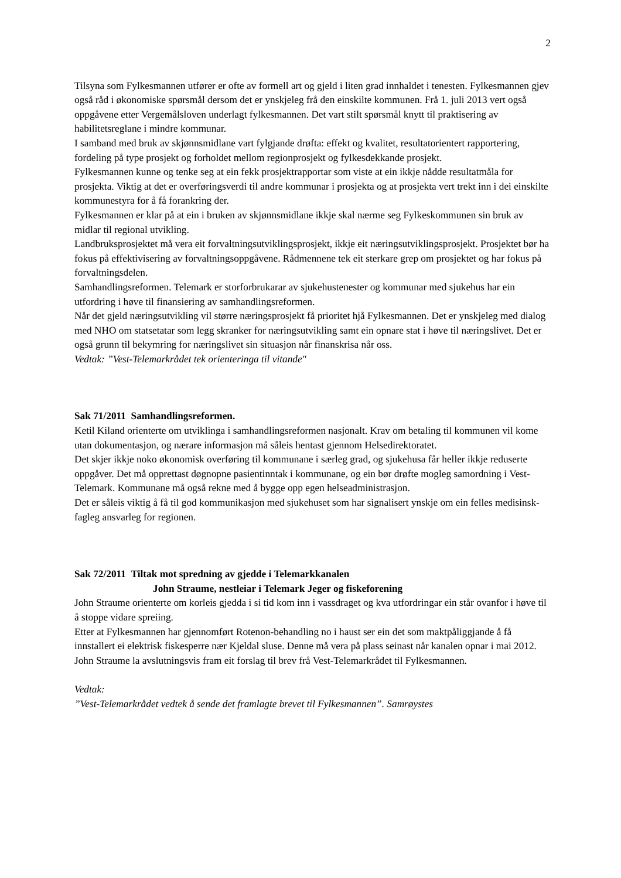2
Tilsyna som Fylkesmannen utfører er ofte av formell art og gjeld i liten grad innhaldet i tenesten. Fylkesmannen gjev også råd i økonomiske spørsmål dersom det er ynskjeleg frå den einskilte kommunen. Frå 1. juli 2013 vert også oppgåvene etter Vergemålsloven underlagt fylkesmannen. Det vart stilt spørsmål knytt til praktisering av habilitetsreglane i mindre kommunar.
I samband med bruk av skjønnsmidlane vart fylgjande drøfta: effekt og kvalitet, resultatorientert rapportering, fordeling på type prosjekt og forholdet mellom regionprosjekt og fylkesdekkande prosjekt.
Fylkesmannen kunne og tenke seg at ein fekk prosjektrapportar som viste at ein ikkje nådde resultatmåla for prosjekta. Viktig at det er overføringsverdi til andre kommunar i prosjekta og at prosjekta vert trekt inn i dei einskilte kommunestyra for å få forankring der.
Fylkesmannen er klar på at ein i bruken av skjønnsmidlane ikkje skal nærme seg Fylkeskommunen sin bruk av midlar til regional utvikling.
Landbruksprosjektet må vera eit forvaltningsutviklingsprosjekt, ikkje eit næringsutviklingsprosjekt. Prosjektet bør ha fokus på effektivisering av forvaltningsoppgåvene. Rådmennene tek eit sterkare grep om prosjektet og har fokus på forvaltningsdelen.
Samhandlingsreformen. Telemark er storforbrukarar av sjukehustenester og kommunar med sjukehus har ein utfordring i høve til finansiering av samhandlingsreformen.
Når det gjeld næringsutvikling vil større næringsprosjekt få prioritet hjå Fylkesmannen. Det er ynskjeleg med dialog med NHO om statsetatar som legg skranker for næringsutvikling samt ein opnare stat i høve til næringslivet. Det er også grunn til bekymring for næringslivet sin situasjon når finanskrisa når oss.
Vedtak: ”Vest-Telemarkrådet tek orienteringa til vitande"
Sak 71/2011 Samhandlingsreformen.
Ketil Kiland orienterte om utviklinga i samhandlingsreformen nasjonalt. Krav om betaling til kommunen vil kome utan dokumentasjon, og nærare informasjon må såleis hentast gjennom Helsedirektoratet.
Det skjer ikkje noko økonomisk overføring til kommunane i særleg grad, og sjukehusa får heller ikkje reduserte oppgåver. Det må opprettast døgnopne pasientinntak i kommunane, og ein bør drøfte mogleg samordning i Vest-Telemark. Kommunane må også rekne med å bygge opp egen helseadministrasjon.
Det er såleis viktig å få til god kommunikasjon med sjukehuset som har signalisert ynskje om ein felles medisinsk-fagleg ansvarleg for regionen.
Sak 72/2011 Tiltak mot spredning av gjedde i Telemarkkanalen
John Straume, nestleiar i Telemark Jeger og fiskeforening
John Straume orienterte om korleis gjedda i si tid kom inn i vassdraget og kva utfordringar ein står ovanfor i høve til å stoppe vidare spreiing.
Etter at Fylkesmannen har gjennomført Rotenon-behandling no i haust ser ein det som maktpåliggjande å få innstallert ei elektrisk fiskesperre nær Kjeldal sluse. Denne må vera på plass seinast når kanalen opnar i mai 2012.
John Straume la avslutningsvis fram eit forslag til brev frå Vest-Telemarkrådet til Fylkesmannen.
Vedtak:
”Vest-Telemarkrådet vedtek å sende det framlagte brevet til Fylkesmannen”. Samrøystes